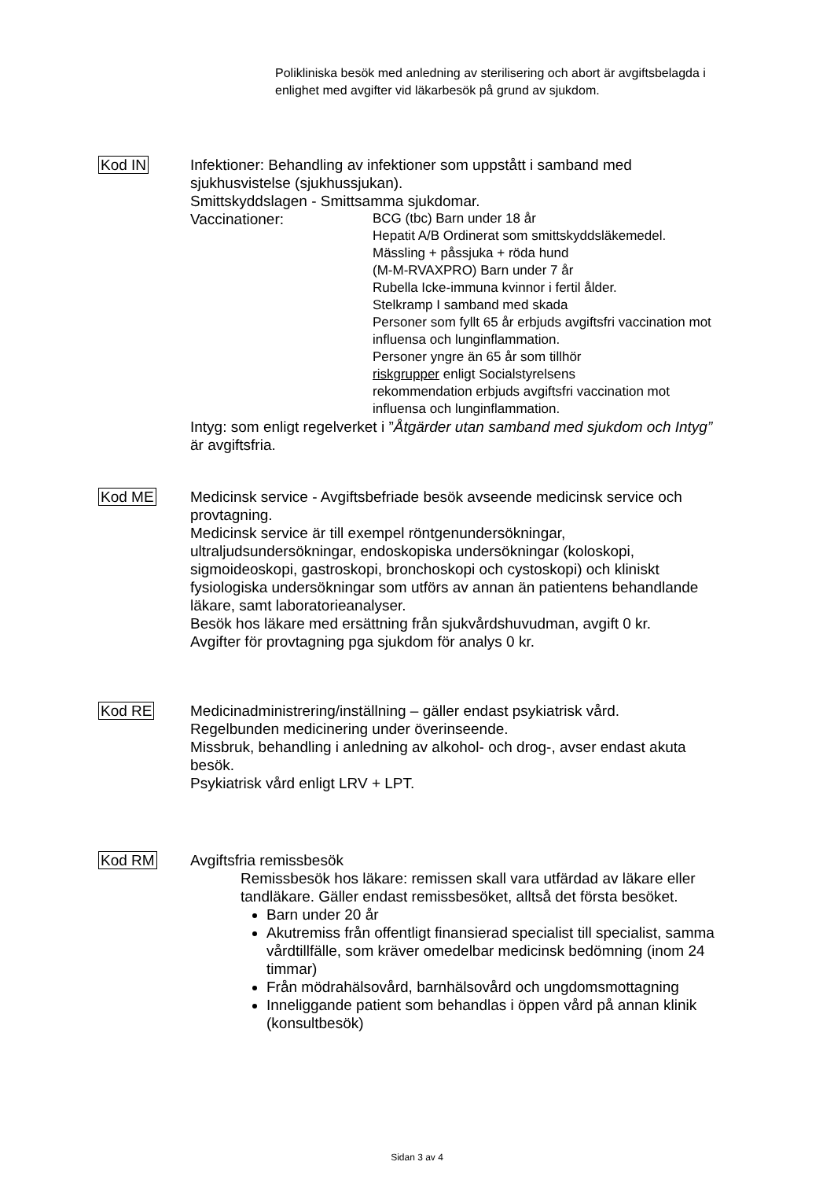Polikliniska besök med anledning av sterilisering och abort är avgiftsbelagda i enlighet med avgifter vid läkarbesök på grund av sjukdom.
Kod IN Infektioner: Behandling av infektioner som uppstått i samband med sjukhusvistelse (sjukhussjukan).
Smittskyddslagen - Smittsamma sjukdomar.
Vaccinationer:
BCG (tbc) Barn under 18 år
Hepatit A/B Ordinerat som smittskyddsläkemedel.
Mässling + påssjuka + röda hund
(M-M-RVAXPRO) Barn under 7 år
Rubella Icke-immuna kvinnor i fertil ålder.
Stelkramp I samband med skada
Personer som fyllt 65 år erbjuds avgiftsfri vaccination mot influensa och lunginflammation.
Personer yngre än 65 år som tillhör
riskgrupper enligt Socialstyrelsens
rekommendation erbjuds avgiftsfri vaccination mot influensa och lunginflammation.
Intyg: som enligt regelverket i ”Åtgärder utan samband med sjukdom och Intyg” är avgiftsfria.
Kod ME Medicinsk service - Avgiftsbefriade besök avseende medicinsk service och provtagning.
Medicinsk service är till exempel röntgenundersökningar, ultraljudsundersökningar, endoskopiska undersökningar (koloskopi, sigmoideoskopi, gastroskopi, bronchoskopi och cystoskopi) och kliniskt fysiologiska undersökningar som utförs av annan än patientens behandlande läkare, samt laboratorieanalyser.
Besök hos läkare med ersättning från sjukvårdshuvudman, avgift 0 kr.
Avgifter för provtagning pga sjukdom för analys 0 kr.
Kod RE Medicinadministrering/inställning – gäller endast psykiatrisk vård.
Regelbunden medicinering under överinseende.
Missbruk, behandling i anledning av alkohol- och drog-, avser endast akuta besök.
Psykiatrisk vård enligt LRV + LPT.
Kod RM Avgiftsfria remissbesök
Remissbesök hos läkare: remissen skall vara utfärdad av läkare eller tandläkare. Gäller endast remissbesöket, alltså det första besöket.
Barn under 20 år
Akutremiss från offentligt finansierad specialist till specialist, samma vårdtillfälle, som kräver omedelbar medicinsk bedömning (inom 24 timmar)
Från mödrahälsovård, barnhälsovård och ungdomsmottagning
Inneliggande patient som behandlas i öppen vård på annan klinik (konsultbesök)
Sidan 3 av 4